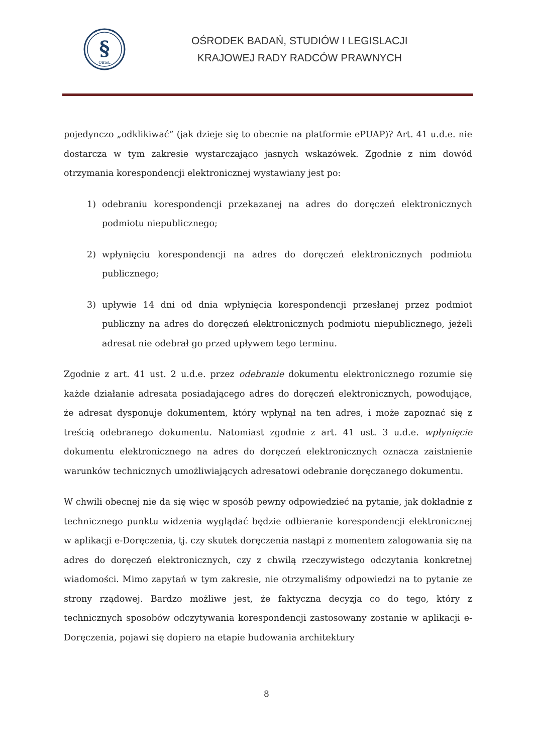§
OBSiL
OŚRODEK BADAŃ, STUDIÓW I LEGISLACJI
KRAJOWEJ RADY RADCÓW PRAWNYCH
pojedynczo „odklikiwać” (jak dzieje się to obecnie na platformie ePUAP)? Art. 41 u.d.e. nie dostarcza w tym zakresie wystarczająco jasnych wskazówek. Zgodnie z nim dowód otrzymania korespondencji elektronicznej wystawiany jest po:
1) odebraniu korespondencji przekazanej na adres do doręczeń elektronicznych podmiotu niepublicznego;
2) wpłynięciu korespondencji na adres do doręczeń elektronicznych podmiotu publicznego;
3) upływie 14 dni od dnia wpłynięcia korespondencji przesłanej przez podmiot publiczny na adres do doręczeń elektronicznych podmiotu niepublicznego, jeżeli adresat nie odebrał go przed upływem tego terminu.
Zgodnie z art. 41 ust. 2 u.d.e. przez odebranie dokumentu elektronicznego rozumie się każde działanie adresata posiadającego adres do doręczeń elektronicznych, powodujące, że adresat dysponuje dokumentem, który wpłynął na ten adres, i może zapoznać się z treścią odebranego dokumentu. Natomiast zgodnie z art. 41 ust. 3 u.d.e. wpłynięcie dokumentu elektronicznego na adres do doręczeń elektronicznych oznacza zaistnienie warunków technicznych umożliwiających adresatowi odebranie doręczanego dokumentu.
W chwili obecnej nie da się więc w sposób pewny odpowiedzieć na pytanie, jak dokładnie z technicznego punktu widzenia wyglądać będzie odbieranie korespondencji elektronicznej w aplikacji e-Doręczenia, tj. czy skutek doręczenia nastąpi z momentem zalogowania się na adres do doręczeń elektronicznych, czy z chwilą rzeczywistego odczytania konkretnej wiadomości. Mimo zapytań w tym zakresie, nie otrzymaliśmy odpowiedzi na to pytanie ze strony rządowej. Bardzo możliwe jest, że faktyczna decyzja co do tego, który z technicznych sposobów odczytywania korespondencji zastosowany zostanie w aplikacji e-Doręczenia, pojawi się dopiero na etapie budowania architektury
8